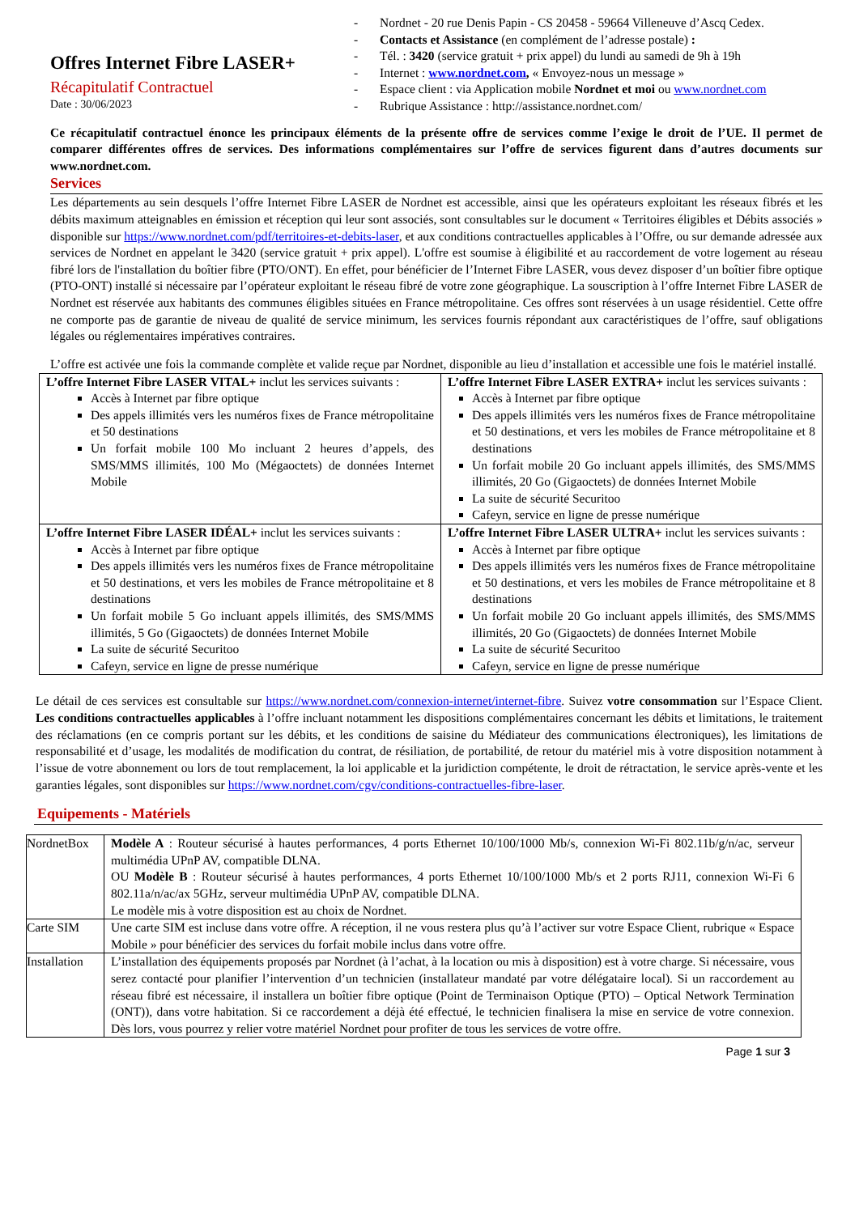Offres Internet Fibre LASER+
Récapitulatif Contractuel
Date : 30/06/2023
- Nordnet - 20 rue Denis Papin - CS 20458 - 59664 Villeneuve d’Ascq Cedex.
- Contacts et Assistance (en complément de l’adresse postale) :
- Tél. : 3420 (service gratuit + prix appel) du lundi au samedi de 9h à 19h
- Internet : www.nordnet.com, « Envoyez-nous un message »
- Espace client : via Application mobile Nordnet et moi ou www.nordnet.com
- Rubrique Assistance : http://assistance.nordnet.com/
Ce récapitulatif contractuel énonce les principaux éléments de la présente offre de services comme l’exige le droit de l’UE. Il permet de comparer différentes offres de services. Des informations complémentaires sur l’offre de services figurent dans d’autres documents sur www.nordnet.com.
Services
Les départements au sein desquels l’offre Internet Fibre LASER de Nordnet est accessible, ainsi que les opérateurs exploitant les réseaux fibrés et les débits maximum atteignables en émission et réception qui leur sont associés, sont consultables sur le document « Territoires éligibles et Débits associés » disponible sur https://www.nordnet.com/pdf/territoires-et-debits-laser, et aux conditions contractuelles applicables à l’Offre, ou sur demande adressée aux services de Nordnet en appelant le 3420 (service gratuit + prix appel). L'offre est soumise à éligibilité et au raccordement de votre logement au réseau fibré lors de l'installation du boîtier fibre (PTO/ONT). En effet, pour bénéficier de l’Internet Fibre LASER, vous devez disposer d’un boîtier fibre optique (PTO-ONT) installé si nécessaire par l’opérateur exploitant le réseau fibré de votre zone géographique. La souscription à l’offre Internet Fibre LASER de Nordnet est réservée aux habitants des communes éligibles situées en France métropolitaine. Ces offres sont réservées à un usage résidentiel. Cette offre ne comporte pas de garantie de niveau de qualité de service minimum, les services fournis répondant aux caractéristiques de l’offre, sauf obligations légales ou réglementaires impératives contraires.
L’offre est activée une fois la commande complète et valide reçue par Nordnet, disponible au lieu d’installation et accessible une fois le matériel installé.
| L’offre Internet Fibre LASER VITAL+ inclut les services suivants : Accès à Internet par fibre optique Des appels illimités vers les numéros fixes de France métropolitaine et 50 destinations Un forfait mobile 100 Mo incluant 2 heures d’appels, des SMS/MMS illimités, 100 Mo (Mégaoctets) de données Internet Mobile | L’offre Internet Fibre LASER EXTRA+ inclut les services suivants : Accès à Internet par fibre optique Des appels illimités vers les numéros fixes de France métropolitaine et 50 destinations, et vers les mobiles de France métropolitaine et 8 destinations Un forfait mobile 20 Go incluant appels illimités, des SMS/MMS illimités, 20 Go (Gigaoctets) de données Internet Mobile La suite de sécurité Securitoo Cafeyn, service en ligne de presse numérique |
| L’offre Internet Fibre LASER IDÉAL+ inclut les services suivants : Accès à Internet par fibre optique Des appels illimités vers les numéros fixes de France métropolitaine et 50 destinations, et vers les mobiles de France métropolitaine et 8 destinations Un forfait mobile 5 Go incluant appels illimités, des SMS/MMS illimités, 5 Go (Gigaoctets) de données Internet Mobile La suite de sécurité Securitoo Cafeyn, service en ligne de presse numérique | L’offre Internet Fibre LASER ULTRA+ inclut les services suivants : Accès à Internet par fibre optique Des appels illimités vers les numéros fixes de France métropolitaine et 50 destinations, et vers les mobiles de France métropolitaine et 8 destinations Un forfait mobile 20 Go incluant appels illimités, des SMS/MMS illimités, 20 Go (Gigaoctets) de données Internet Mobile La suite de sécurité Securitoo Cafeyn, service en ligne de presse numérique |
Le détail de ces services est consultable sur https://www.nordnet.com/connexion-internet/internet-fibre. Suivez votre consommation sur l’Espace Client. Les conditions contractuelles applicables à l’offre incluant notamment les dispositions complémentaires concernant les débits et limitations, le traitement des réclamations (en ce compris portant sur les débits, et les conditions de saisine du Médiateur des communications électroniques), les limitations de responsabilité et d’usage, les modalités de modification du contrat, de résiliation, de portabilité, de retour du matériel mis à votre disposition notamment à l’issue de votre abonnement ou lors de tout remplacement, la loi applicable et la juridiction compétente, le droit de rétractation, le service après-vente et les garanties légales, sont disponibles sur https://www.nordnet.com/cgv/conditions-contractuelles-fibre-laser.
Equipements - Matériels
| NordnetBox | Modèle A : Routeur sécurisé à hautes performances, 4 ports Ethernet 10/100/1000 Mb/s, connexion Wi-Fi 802.11b/g/n/ac, serveur multimédia UPnP AV, compatible DLNA. OU Modèle B : Routeur sécurisé à hautes performances, 4 ports Ethernet 10/100/1000 Mb/s et 2 ports RJ11, connexion Wi-Fi 6 802.11a/n/ac/ax 5GHz, serveur multimédia UPnP AV, compatible DLNA. Le modèle mis à votre disposition est au choix de Nordnet. |
| Carte SIM | Une carte SIM est incluse dans votre offre. A réception, il ne vous restera plus qu’à l’activer sur votre Espace Client, rubrique « Espace Mobile » pour bénéficier des services du forfait mobile inclus dans votre offre. |
| Installation | L’installation des équipements proposés par Nordnet (à l’achat, à la location ou mis à disposition) est à votre charge. Si nécessaire, vous serez contacté pour planifier l’intervention d’un technicien (installateur mandaté par votre délégataire local). Si un raccordement au réseau fibré est nécessaire, il installera un boîtier fibre optique (Point de Terminaison Optique (PTO) – Optical Network Termination (ONT)), dans votre habitation. Si ce raccordement a déjà été effectué, le technicien finalisera la mise en service de votre connexion. Dès lors, vous pourrez y relier votre matériel Nordnet pour profiter de tous les services de votre offre. |
Page 1 sur 3